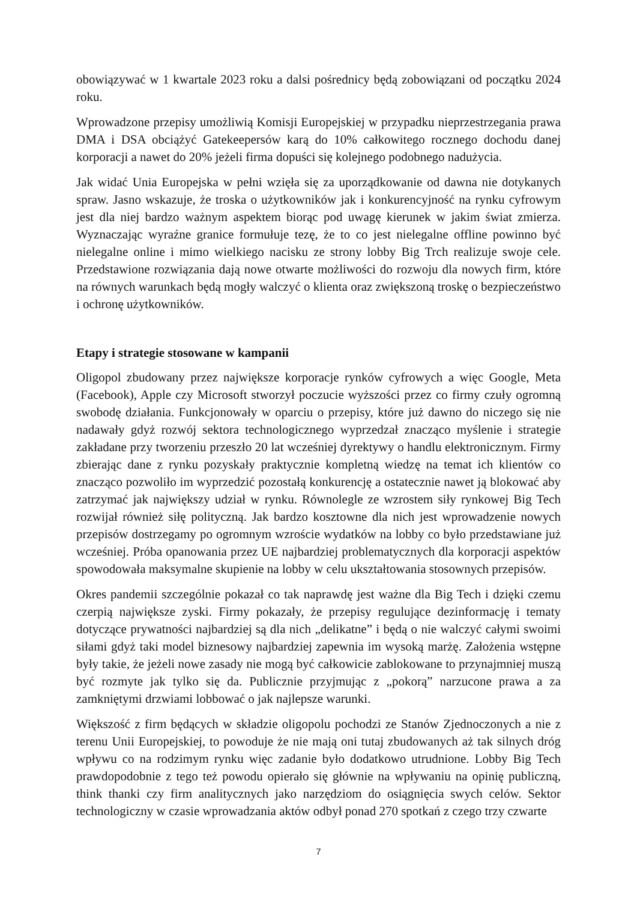obowiązywać w 1 kwartale 2023 roku a dalsi pośrednicy będą zobowiązani od początku 2024 roku.
Wprowadzone przepisy umożliwią Komisji Europejskiej w przypadku nieprzestrzegania prawa DMA i DSA obciążyć Gatekeepersów karą do 10% całkowitego rocznego dochodu danej korporacji a nawet do 20% jeżeli firma dopuści się kolejnego podobnego nadużycia.
Jak widać Unia Europejska w pełni wzięła się za uporządkowanie od dawna nie dotykanych spraw. Jasno wskazuje, że troska o użytkowników jak i konkurencyjność na rynku cyfrowym jest dla niej bardzo ważnym aspektem biorąc pod uwagę kierunek w jakim świat zmierza. Wyznaczając wyraźne granice formułuje tezę, że to co jest nielegalne offline powinno być nielegalne online i mimo wielkiego nacisku ze strony lobby Big Trch realizuje swoje cele. Przedstawione rozwiązania dają nowe otwarte możliwości do rozwoju dla nowych firm, które na równych warunkach będą mogły walczyć o klienta oraz zwiększoną troskę o bezpieczeństwo i ochronę użytkowników.
Etapy i strategie stosowane w kampanii
Oligopol zbudowany przez największe korporacje rynków cyfrowych a więc Google, Meta (Facebook), Apple czy Microsoft stworzył poczucie wyższości przez co firmy czuły ogromną swobodę działania. Funkcjonowały w oparciu o przepisy, które już dawno do niczego się nie nadawały gdyż rozwój sektora technologicznego wyprzedzał znacząco myślenie i strategie zakładane przy tworzeniu przeszło 20 lat wcześniej dyrektywy o handlu elektronicznym. Firmy zbierając dane z rynku pozyskały praktycznie kompletną wiedzę na temat ich klientów co znacząco pozwoliło im wyprzedzić pozostałą konkurencję a ostatecznie nawet ją blokować aby zatrzymać jak największy udział w rynku. Równolegle ze wzrostem siły rynkowej Big Tech rozwijał również siłę polityczną. Jak bardzo kosztowne dla nich jest wprowadzenie nowych przepisów dostrzegamy po ogromnym wzroście wydatków na lobby co było przedstawiane już wcześniej. Próba opanowania przez UE najbardziej problematycznych dla korporacji aspektów spowodowała maksymalne skupienie na lobby w celu ukształtowania stosownych przepisów.
Okres pandemii szczególnie pokazał co tak naprawdę jest ważne dla Big Tech i dzięki czemu czerpią największe zyski. Firmy pokazały, że przepisy regulujące dezinformację i tematy dotyczące prywatności najbardziej są dla nich „delikatne” i będą o nie walczyć całymi swoimi siłami gdyż taki model biznesowy najbardziej zapewnia im wysoką marżę. Założenia wstępne były takie, że jeżeli nowe zasady nie mogą być całkowicie zablokowane to przynajmniej muszą być rozmyte jak tylko się da. Publicznie przyjmując z „pokorą” narzucone prawa a za zamkniętymi drzwiami lobbować o jak najlepsze warunki.
Większość z firm będących w składzie oligopolu pochodzi ze Stanów Zjednoczonych a nie z terenu Unii Europejskiej, to powoduje że nie mają oni tutaj zbudowanych aż tak silnych dróg wpływu co na rodzimym rynku więc zadanie było dodatkowo utrudnione. Lobby Big Tech prawdopodobnie z tego też powodu opierało się głównie na wpływaniu na opinię publiczną, think thanki czy firm analitycznych jako narzędziom do osiągnięcia swych celów. Sektor technologiczny w czasie wprowadzania aktów odbył ponad 270 spotkań z czego trzy czwarte
7